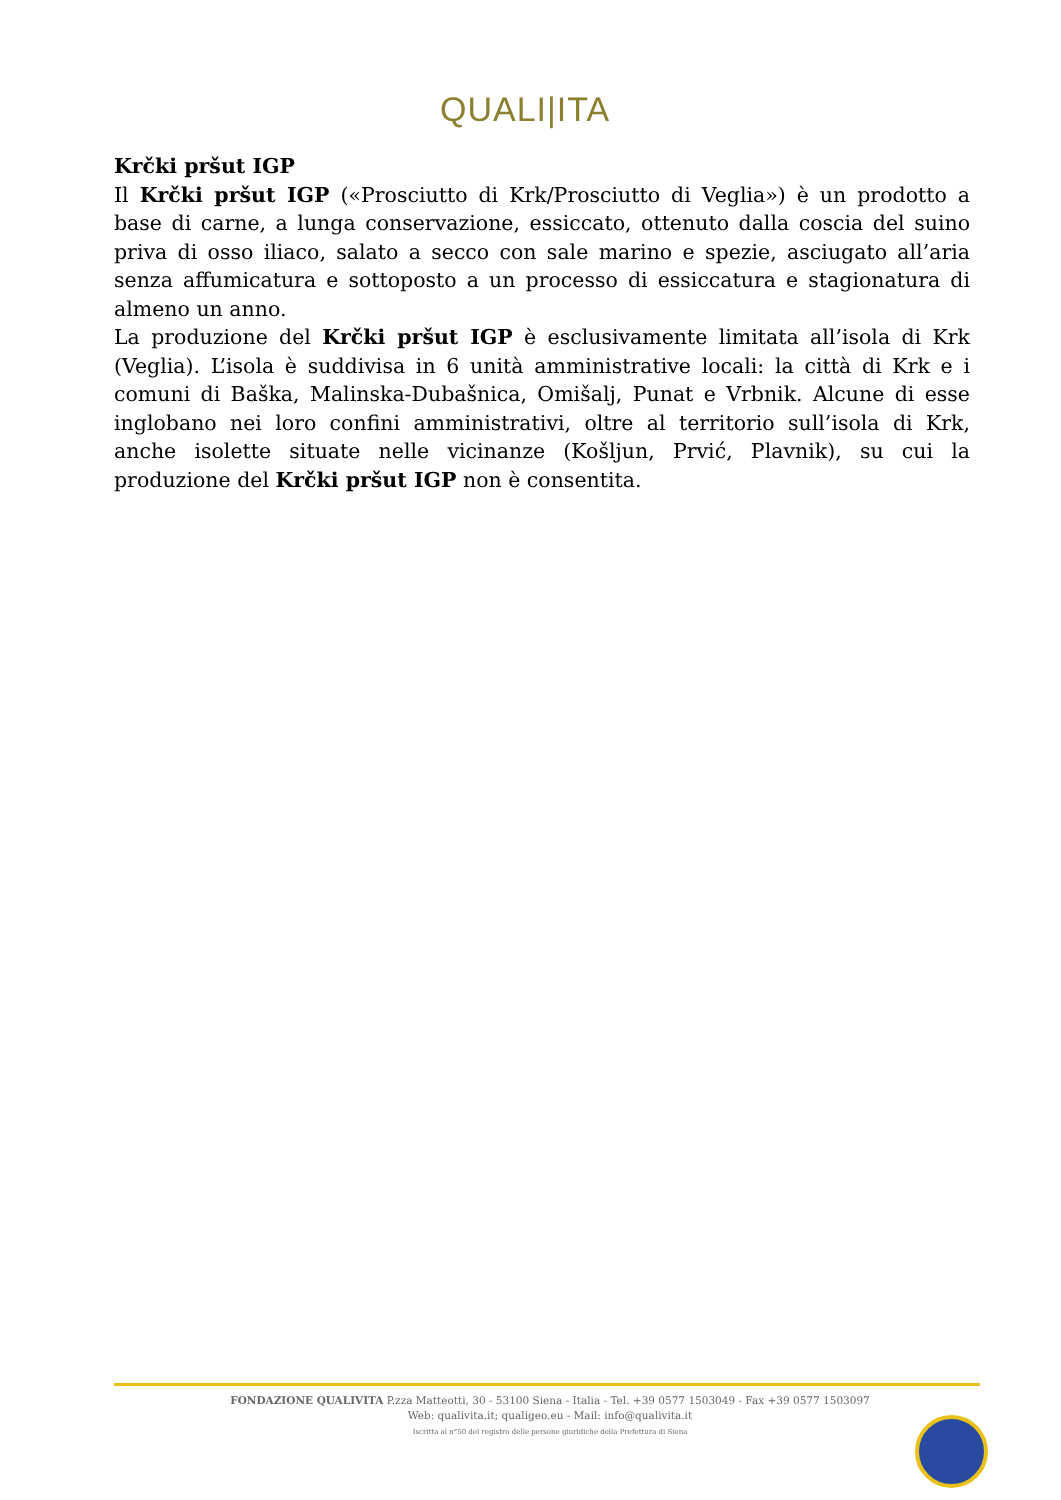QUALI|ITA
Krčki pršut IGP
Il Krčki pršut IGP («Prosciutto di Krk/Prosciutto di Veglia») è un prodotto a base di carne, a lunga conservazione, essiccato, ottenuto dalla coscia del suino priva di osso iliaco, salato a secco con sale marino e spezie, asciugato all’aria senza affumicatura e sottoposto a un processo di essiccatura e stagionatura di almeno un anno.
La produzione del Krčki pršut IGP è esclusivamente limitata all’isola di Krk (Veglia). L’isola è suddivisa in 6 unità amministrative locali: la città di Krk e i comuni di Baška, Malinska-Dubašnica, Omišalj, Punat e Vrbnik. Alcune di esse inglobano nei loro confini amministrativi, oltre al territorio sull’isola di Krk, anche isolette situate nelle vicinanze (Košljun, Prvić, Plavnik), su cui la produzione del Krčki pršut IGP non è consentita.
FONDAZIONE QUALIVITA P.zza Matteotti, 30 - 53100 Siena - Italia - Tel. +39 0577 1503049 - Fax +39 0577 1503097
Web: qualivita.it; qualigeo.eu - Mail: info@qualivita.it
Iscritta al n°50 del registro delle persone giuridiche della Prefettura di Siena